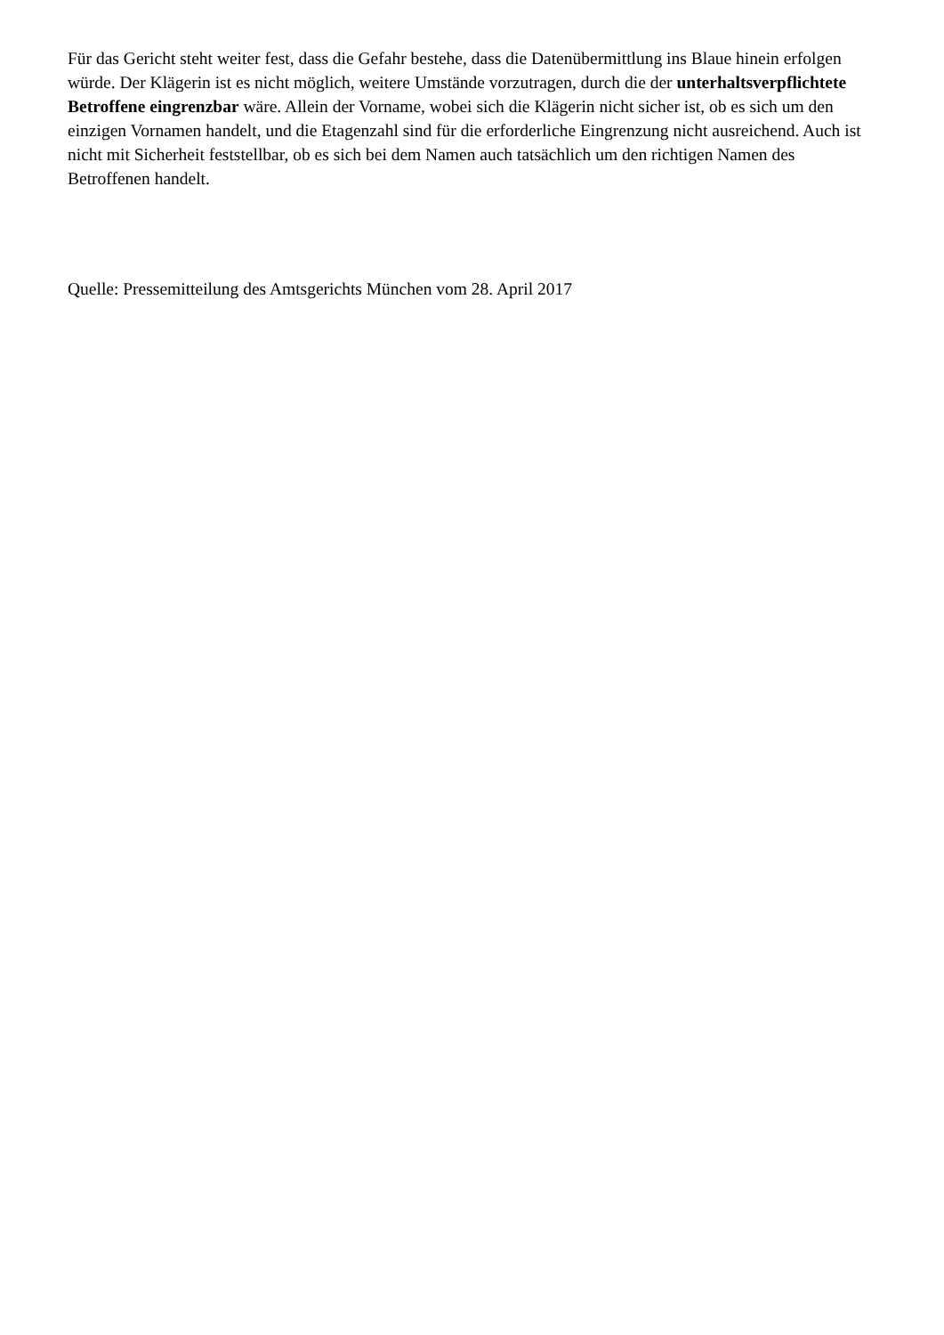Für das Gericht steht weiter fest, dass die Gefahr bestehe, dass die Datenübermittlung ins Blaue hinein erfolgen würde. Der Klägerin ist es nicht möglich, weitere Umstände vorzutragen, durch die der unterhaltsverpflichtete Betroffene eingrenzbar wäre. Allein der Vorname, wobei sich die Klägerin nicht sicher ist, ob es sich um den einzigen Vornamen handelt, und die Etagenzahl sind für die erforderliche Eingrenzung nicht ausreichend. Auch ist nicht mit Sicherheit feststellbar, ob es sich bei dem Namen auch tatsächlich um den richtigen Namen des Betroffenen handelt.
Quelle: Pressemitteilung des Amtsgerichts München vom 28. April 2017